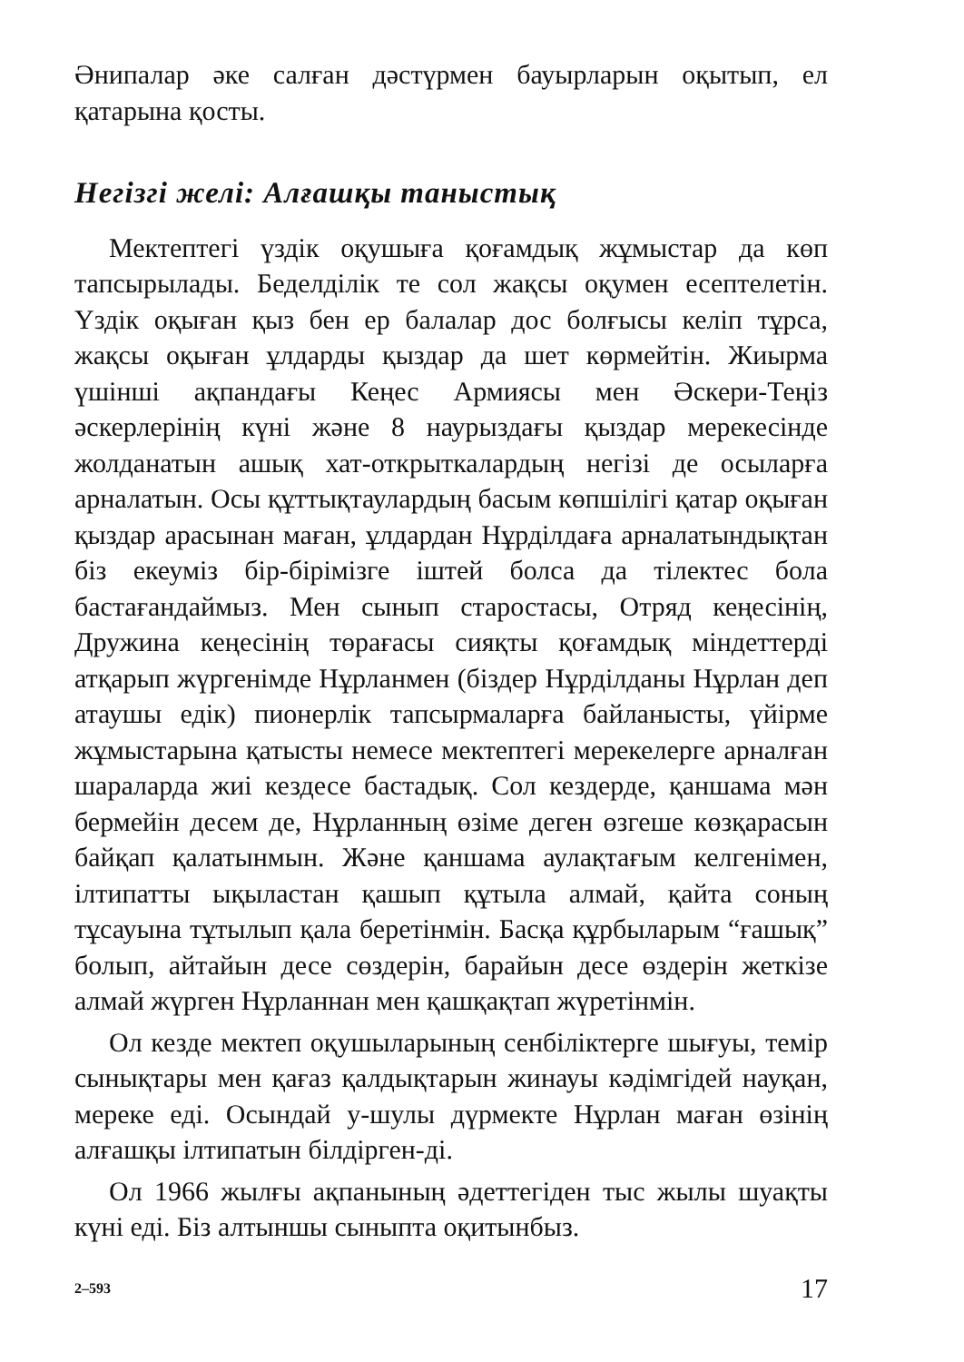Әнипалар әке салған дәстүрмен бауырларын оқытып, ел қатарына қосты.
Негізгі желі: Алғашқы таныстық
Мектептегі үздік оқушыға қоғамдық жұмыстар да көп тапсырылады. Беделділік те сол жақсы оқумен есептелетін. Үздік оқыған қыз бен ер балалар дос болғысы келіп тұрса, жақсы оқыған ұлдарды қыздар да шет көрмейтін. Жиырма үшінші ақпандағы Кеңес Армиясы мен Әскери-Теңіз әскерлерінің күні және 8 наурыздағы қыздар мерекесінде жолданатын ашық хат-открыткалардың негізі де осыларға арналатын. Осы құттықтаулардың басым көпшілігі қатар оқыған қыздар арасынан маған, ұлдардан Нұрділдаға арналатындықтан біз екеуміз бір-бірімізге іштей болса да тілектес бола бастағандаймыз. Мен сынып старостасы, Отряд кеңесінің, Дружина кеңесінің төрағасы сияқты қоғамдық міндеттерді атқарып жүргенімде Нұрланмен (біздер Нұрділданы Нұрлан деп атаушы едік) пионерлік тапсырмаларға байланысты, үйірме жұмыстарына қатысты немесе мектептегі мерекелерге арналған шараларда жиі кездесе бастадық. Сол кездерде, қаншама мән бермейін десем де, Нұрланның өзіме деген өзгеше көзқарасын байқап қалатынмын. Және қаншама аулақтағым келгенімен, ілтипатты ықыластан қашып құтыла алмай, қайта соның тұсауына тұтылып қала беретінмін. Басқа құрбыларым “ғашық” болып, айтайын десе сөздерін, барайын десе өздерін жеткізе алмай жүрген Нұрланнан мен қашқақтап жүретінмін.
Ол кезде мектеп оқушыларының сенбіліктерге шығуы, темір сынықтары мен қағаз қалдықтарын жинауы кәдімгідей науқан, мереке еді. Осындай у-шулы дүрмекте Нұрлан маған өзінің алғашқы ілтипатын білдірген-ді.
Ол 1966 жылғы ақпанының әдеттегіден тыс жылы шуақты күні еді. Біз алтыншы сыныпта оқитынбыз.
2–593 17